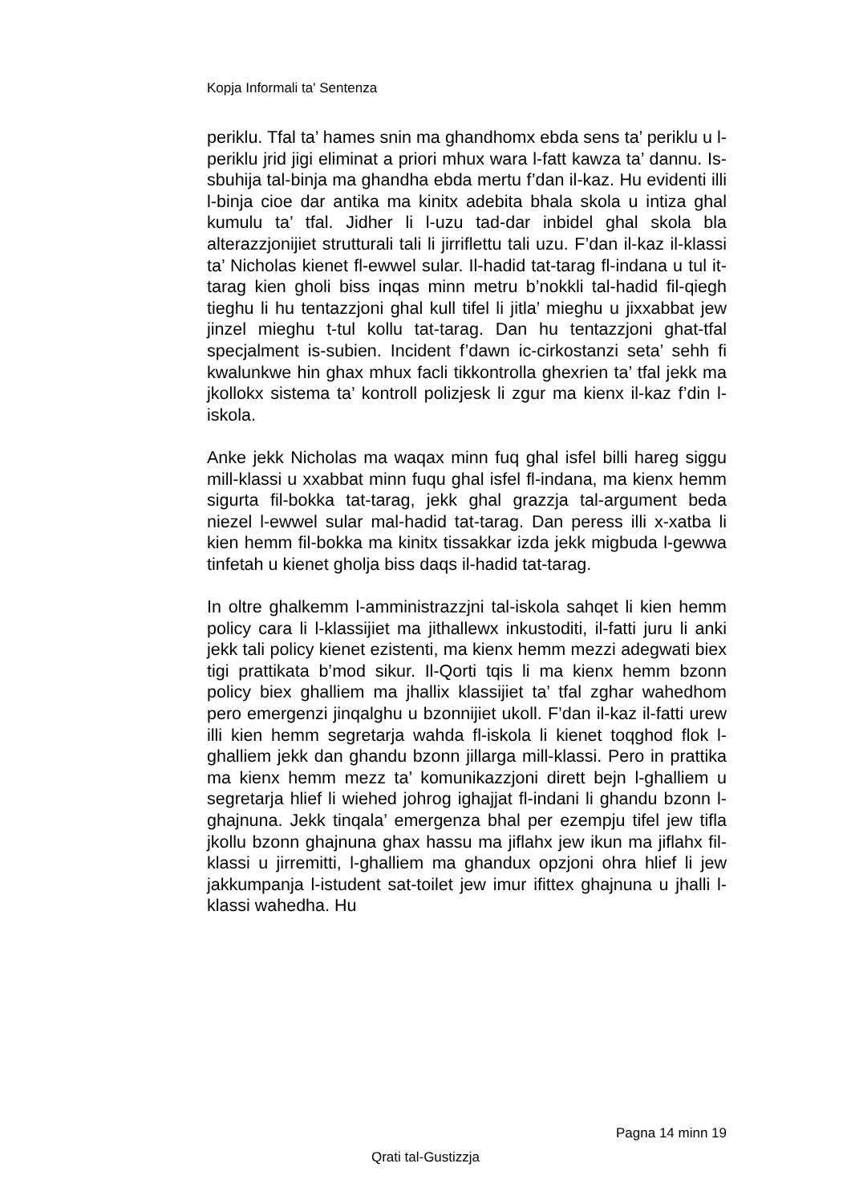Kopja Informali ta' Sentenza
periklu. Tfal ta’ hames snin ma ghandhomx ebda sens ta’ periklu u l-periklu jrid jigi eliminat a priori mhux wara l-fatt kawza ta’ dannu. Is-sbuhija tal-binja ma ghandha ebda mertu f’dan il-kaz. Hu evidenti illi l-binja cioe dar antika ma kinitx adebita bhala skola u intiza ghal kumulu ta’ tfal. Jidher li l-uzu tad-dar inbidel ghal skola bla alterazzjonijiet strutturali tali li jirriflettu tali uzu. F’dan il-kaz il-klassi ta’ Nicholas kienet fl-ewwel sular. Il-hadid tat-tarag fl-indana u tul it-tarag kien gholi biss inqas minn metru b’nokkli tal-hadid fil-qiegh tieghu li hu tentazzjoni ghal kull tifel li jitla’ mieghu u jixxabbat jew jinzel mieghu t-tul kollu tat-tarag. Dan hu tentazzjoni ghat-tfal specjalment is-subien. Incident f’dawn ic-cirkostanzi seta’ sehh fi kwalunkwe hin ghax mhux facli tikkontrolla ghexrien ta’ tfal jekk ma jkollokx sistema ta’ kontroll polizjesk li zgur ma kienx il-kaz f’din l-iskola.
Anke jekk Nicholas ma waqax minn fuq ghal isfel billi hareg siggu mill-klassi u xxabbat minn fuqu ghal isfel fl-indana, ma kienx hemm sigurta fil-bokka tat-tarag, jekk ghal grazzja tal-argument beda niezel l-ewwel sular mal-hadid tat-tarag. Dan peress illi x-xatba li kien hemm fil-bokka ma kinitx tissakkar izda jekk migbuda l-gewwa tinfetah u kienet gholja biss daqs il-hadid tat-tarag.
In oltre ghalkemm l-amministrazzjni tal-iskola sahqet li kien hemm policy cara li l-klassijiet ma jithallewx inkustoditi, il-fatti juru li anki jekk tali policy kienet ezistenti, ma kienx hemm mezzi adegwati biex tigi prattikata b’mod sikur. Il-Qorti tqis li ma kienx hemm bzonn policy biex ghalliem ma jhallix klassijiet ta’ tfal zghar wahedhom pero emergenzi jinqalghu u bzonnijiet ukoll. F’dan il-kaz il-fatti urew illi kien hemm segretarja wahda fl-iskola li kienet toqghod flok l-ghalliem jekk dan ghandu bzonn jillarga mill-klassi. Pero in prattika ma kienx hemm mezz ta’ komunikazzjoni dirett bejn l-ghalliem u segretarja hlief li wiehed johrog ighajjat fl-indani li ghandu bzonn l-ghajnuna. Jekk tinqala’ emergenza bhal per ezempju tifel jew tifla jkollu bzonn ghajnuna ghax hassu ma jiflahx jew ikun ma jiflahx fil-klassi u jirremitti, l-ghalliem ma ghandux opzjoni ohra hlief li jew jakkumpanja l-istudent sat-toilet jew imur ifittex ghajnuna u jhalli l-klassi wahedha. Hu
Pagna 14 minn 19
Qrati tal-Gustizzja